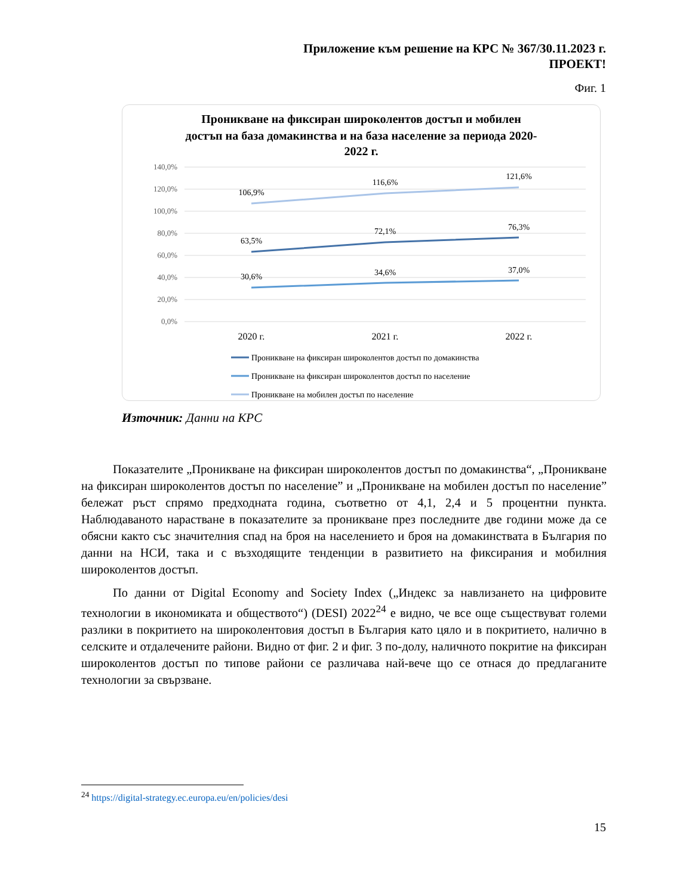Приложение към решение на КРС № 367/30.11.2023 г.
ПРОЕКТ!
Фиг. 1
Проникване на фиксиран широколентов достъп и мобилен
достъп на база домакинства и на база население за периода 2020-
2022 г.
140,0%
120,0%
100,0%
80,0%
60,0%
40,0%
20,0%
0,0%
106,9%
116,6%
121,6%
63,5%
72,1%
76,3%
30,6%
34,6%
37,0%
2020 г.
2021 г.
2022 г.
Проникване на фиксиран широколентов достъп по домакинства
Проникване на фиксиран широколентов достъп по население
Проникване на мобилен достъп по население
Източник: Данни на КРС
Показателите „Проникване на фиксиран широколентов достъп по домакинства“, „Проникване на фиксиран широколентов достъп по население” и „Проникване на мобилен достъп по население” бележат ръст спрямо предходната година, съответно от 4,1, 2,4 и 5 процентни пункта. Наблюдаваното нарастване в показателите за проникване през последните две години може да се обясни както със значителния спад на броя на населението и броя на домакинствата в България по данни на НСИ, така и с възходящите тенденции в развитието на фиксирания и мобилния широколентов достъп.
По данни от Digital Economy and Society Index („Индекс за навлизането на цифровите технологии в икономиката и обществото“) (DESI) 2022<sup>24</sup> е видно, че все още съществуват големи разлики в покритието на широколентовия достъп в България като цяло и в покритието, налично в селските и отдалечените райони. Видно от фиг. 2 и фиг. 3 по-долу, наличното покритие на фиксиран широколентов достъп по типове райони се различава най-вече що се отнася до предлаганите технологии за свързване.
<sup>24</sup> https://digital-strategy.ec.europa.eu/en/policies/desi
15